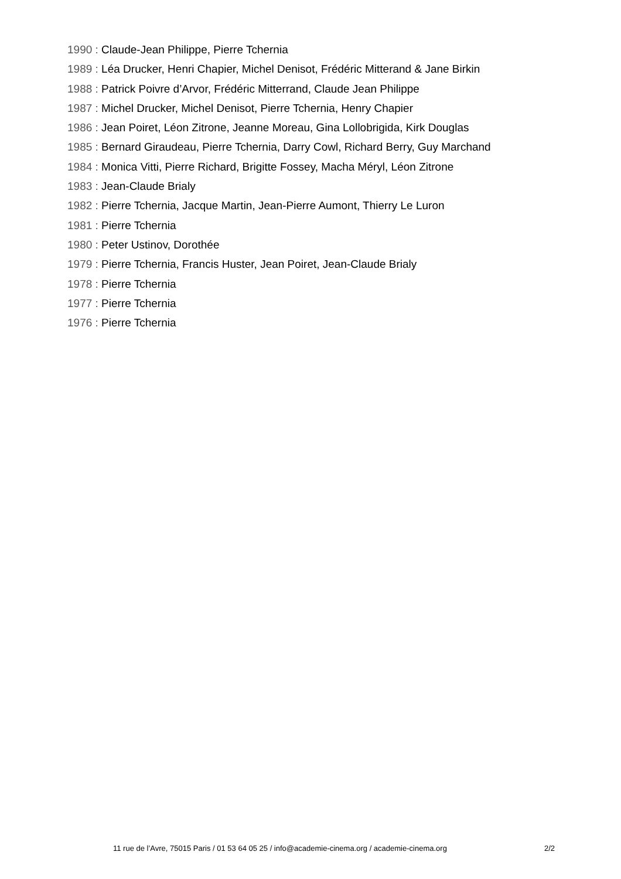1990 : Claude-Jean Philippe, Pierre Tchernia
1989 : Léa Drucker, Henri Chapier, Michel Denisot, Frédéric Mitterand & Jane Birkin
1988 : Patrick Poivre d’Arvor, Frédéric Mitterrand, Claude Jean Philippe
1987 : Michel Drucker, Michel Denisot, Pierre Tchernia, Henry Chapier
1986 : Jean Poiret, Léon Zitrone, Jeanne Moreau, Gina Lollobrigida, Kirk Douglas
1985 : Bernard Giraudeau, Pierre Tchernia, Darry Cowl, Richard Berry, Guy Marchand
1984 : Monica Vitti, Pierre Richard, Brigitte Fossey, Macha Méryl, Léon Zitrone
1983 : Jean-Claude Brialy
1982 : Pierre Tchernia, Jacque Martin, Jean-Pierre Aumont, Thierry Le Luron
1981 : Pierre Tchernia
1980 : Peter Ustinov, Dorothée
1979 : Pierre Tchernia, Francis Huster, Jean Poiret, Jean-Claude Brialy
1978 : Pierre Tchernia
1977 : Pierre Tchernia
1976 : Pierre Tchernia
11 rue de l’Avre, 75015 Paris / 01 53 64 05 25 / info@academie-cinema.org / academie-cinema.org 2/2